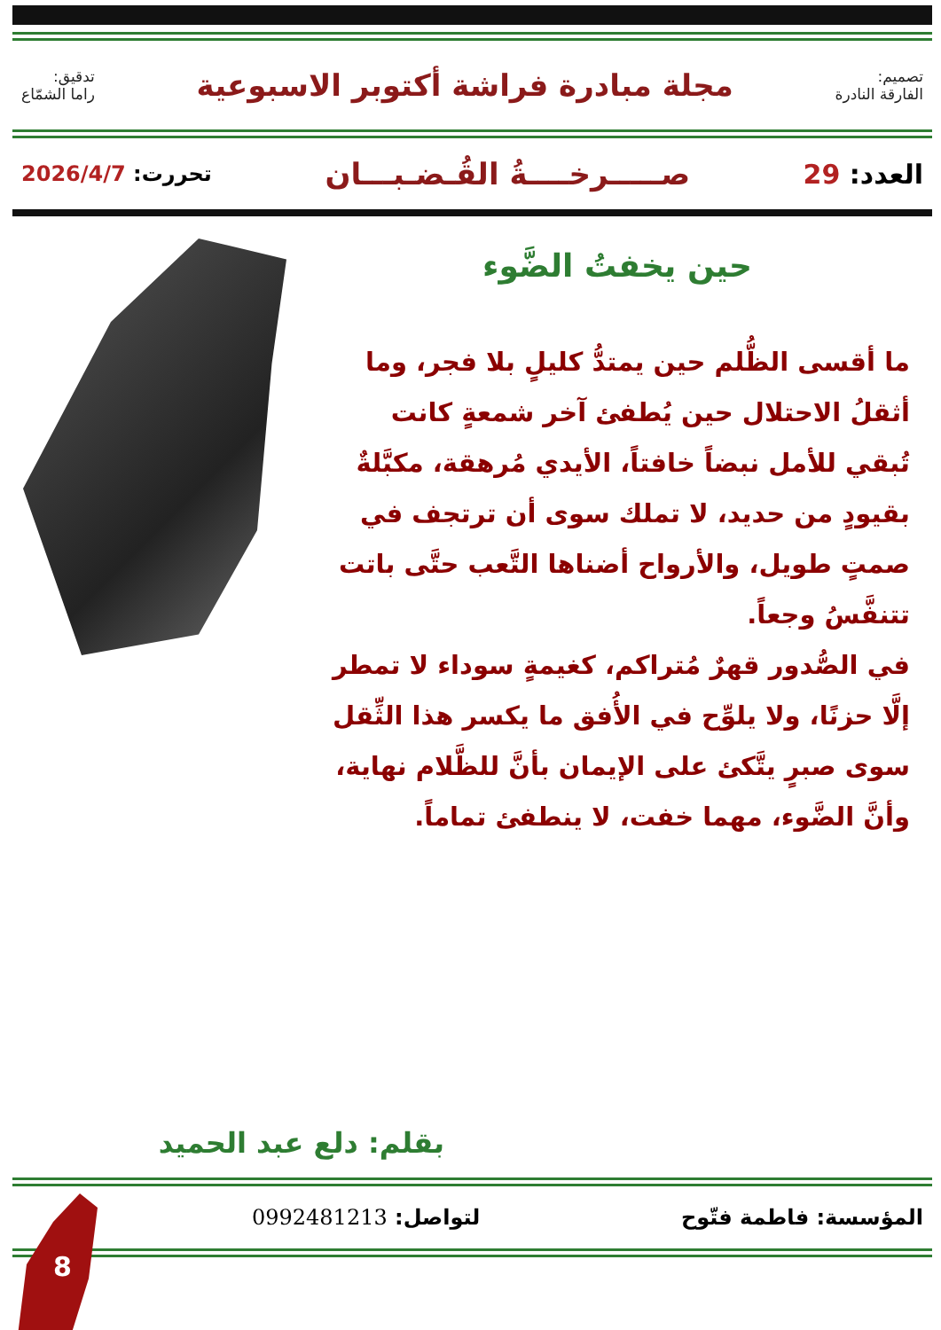تصميم:
الفارقة النادرة
مجلة مبادرة فراشة أكتوبر الاسبوعية
تدقيق:
راما الشمّاع
العدد: 29 صـــــرخــــةُ القُـضـبـــان
تحررت: 2026/4/7
حين يخفتُ الضَّوء
ما أقسى الظُّلم حين يمتدُّ كليلٍ بلا فجر، وما أثقلُ الاحتلال حين يُطفئ آخر شمعةٍ كانت تُبقي للأمل نبضاً خافتاً، الأيدي مُرهقة، مكبَّلةٌ بقيودٍ من حديد، لا تملك سوى أن ترتجف في صمتٍ طويل، والأرواح أضناها التَّعب حتَّى باتت تتنفَّسُ وجعاً.
في الصُّدور قهرٌ مُتراكم، كغيمةٍ سوداء لا تمطر إلَّا حزنًا، ولا يلوِّح في الأُفق ما يكسر هذا الثِّقل سوى صبرٍ يتَّكئ على الإيمان بأنَّ للظَّلام نهاية، وأنَّ الضَّوء، مهما خفت، لا ينطفئ تماماً.
بقلم: دلع عبد الحميد
المؤسسة: فاطمة فتّوح لتواصل: 0992481213
8